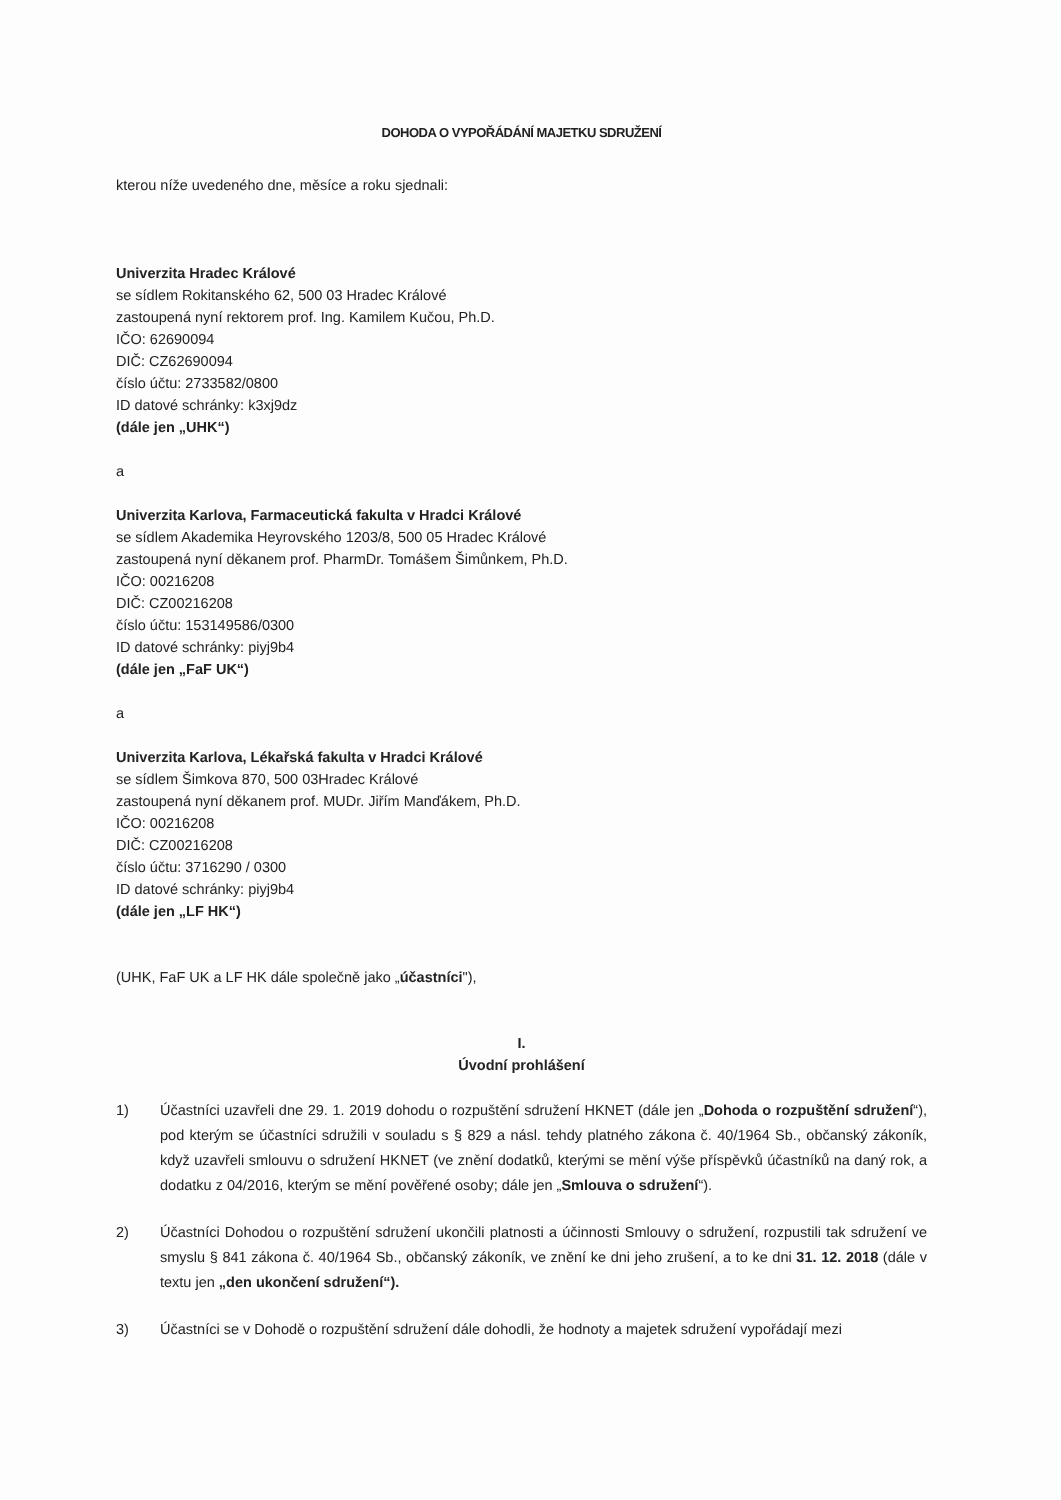DOHODA O VYPOŘÁDÁNÍ MAJETKU SDRUŽENÍ
kterou níže uvedeného dne, měsíce a roku sjednali:
Univerzita Hradec Králové
se sídlem Rokitanského 62, 500 03 Hradec Králové
zastoupená nyní rektorem prof. Ing. Kamilem Kučou, Ph.D.
IČO: 62690094
DIČ: CZ62690094
číslo účtu: 2733582/0800
ID datové schránky: k3xj9dz
(dále jen „UHK“)
a
Univerzita Karlova, Farmaceutická fakulta v Hradci Králové
se sídlem Akademika Heyrovského 1203/8, 500 05 Hradec Králové
zastoupená nyní děkanem prof. PharmDr. Tomášem Šimůnkem, Ph.D.
IČO: 00216208
DIČ: CZ00216208
číslo účtu: 153149586/0300
ID datové schránky: piyj9b4
(dále jen „FaF UK“)
a
Univerzita Karlova, Lékařská fakulta v Hradci Králové
se sídlem Šimkova 870, 500 03Hradec Králové
zastoupená nyní děkanem prof. MUDr. Jiřím Manďákem, Ph.D.
IČO: 00216208
DIČ: CZ00216208
číslo účtu: 3716290 / 0300
ID datové schránky: piyj9b4
(dále jen „LF HK“)
(UHK, FaF UK a LF HK dále společně jako „účastníci"),
I.
Úvodní prohlášení
1) Účastníci uzavřeli dne 29. 1. 2019 dohodu o rozpuštění sdružení HKNET (dále jen „Dohoda o rozpuštění sdružení“), pod kterým se účastníci sdružili v souladu s § 829 a násl. tehdy platného zákona č. 40/1964 Sb., občanský zákoník, když uzavřeli smlouvu o sdružení HKNET (ve znění dodatků, kterými se mění výše příspěvků účastníků na daný rok, a dodatku z 04/2016, kterým se mění pověřené osoby; dále jen „Smlouva o sdružení“).
2) Účastníci Dohodou o rozpuštění sdružení ukončili platnosti a účinnosti Smlouvy o sdružení, rozpustili tak sdružení ve smyslu § 841 zákona č. 40/1964 Sb., občanský zákoník, ve znění ke dni jeho zrušení, a to ke dni 31. 12. 2018 (dále v textu jen „den ukončení sdružení“).
3) Účastníci se v Dohodě o rozpuštění sdružení dále dohodli, že hodnoty a majetek sdružení vypořádají mezi